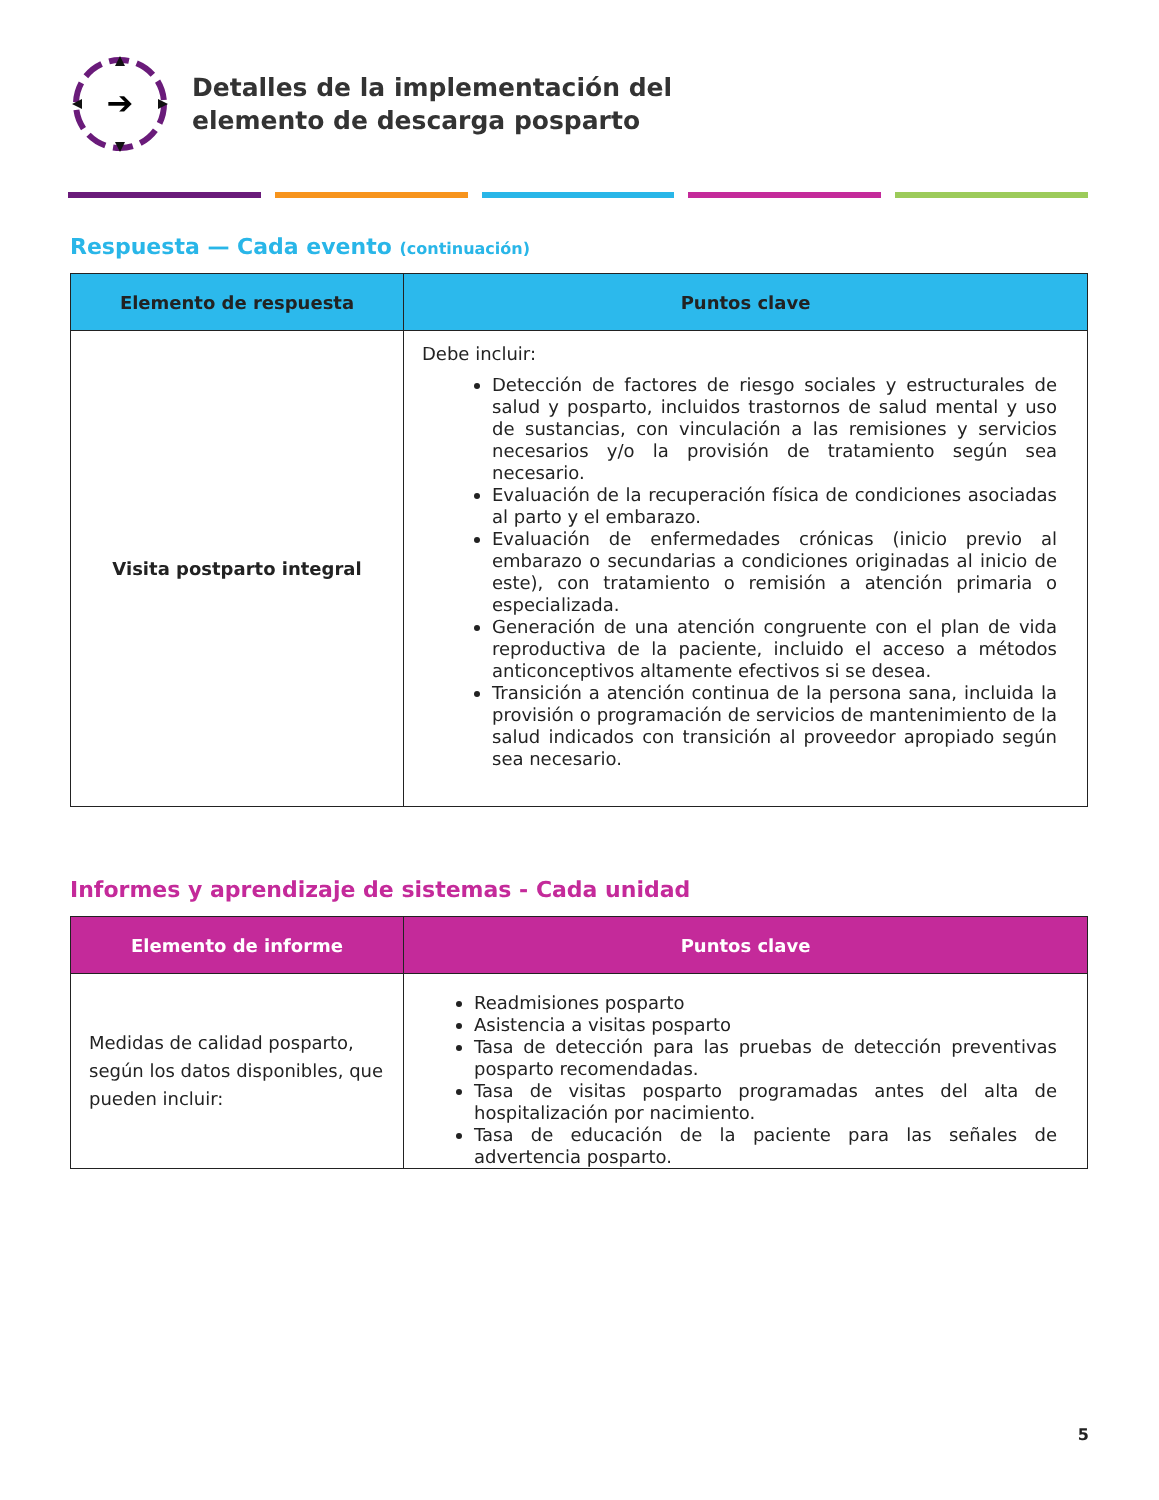➔
Detalles de la implementación del
elemento de descarga posparto
Respuesta — Cada evento (continuación)
| Elemento de respuesta | Puntos clave |
| --- | --- |
| Visita postparto integral | Debe incluir: Detección de factores de riesgo sociales y estructurales de salud y posparto, incluidos trastornos de salud mental y uso de sustancias, con vinculación a las remisiones y servicios necesarios y/o la provisión de tratamiento según sea necesario. Evaluación de la recuperación física de condiciones asociadas al parto y el embarazo. Evaluación de enfermedades crónicas (inicio previo al embarazo o secundarias a condiciones originadas al inicio de este), con tratamiento o remisión a atención primaria o especializada. Generación de una atención congruente con el plan de vida reproductiva de la paciente, incluido el acceso a métodos anticonceptivos altamente efectivos si se desea. Transición a atención continua de la persona sana, incluida la provisión o programación de servicios de mantenimiento de la salud indicados con transición al proveedor apropiado según sea necesario. |
Informes y aprendizaje de sistemas - Cada unidad
| Elemento de informe | Puntos clave |
| --- | --- |
| Medidas de calidad posparto, según los datos disponibles, que pueden incluir: | Readmisiones posparto Asistencia a visitas posparto Tasa de detección para las pruebas de detección preventivas posparto recomendadas. Tasa de visitas posparto programadas antes del alta de hospitalización por nacimiento. Tasa de educación de la paciente para las señales de advertencia posparto. |
5